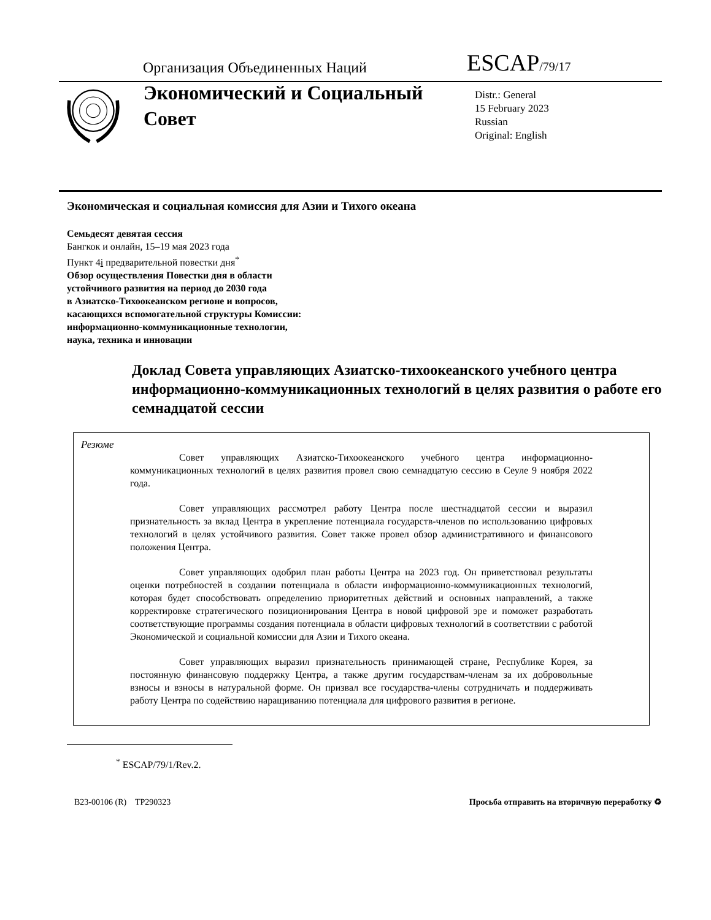Организация Объединенных Наций
ESCAP/79/17
Экономический и Социальный Совет
Distr.: General
15 February 2023
Russian
Original: English
Экономическая и социальная комиссия для Азии и Тихого океана
Семьдесят девятая сессия
Бангкок и онлайн, 15–19 мая 2023 года
Пункт 4i предварительной повестки дня<sup>*</sup>
Обзор осуществления Повестки дня в области
устойчивого развития на период до 2030 года
в Азиатско-Тихоокеанском регионе и вопросов,
касающихся вспомогательной структуры Комиссии:
информационно-коммуникационные технологии,
наука, техника и инновации
Доклад Совета управляющих Азиатско-тихоокеанского учебного центра информационно-коммуникационных технологий в целях развития о работе его семнадцатой сессии
Резюме
Совет управляющих Азиатско-Тихоокеанского учебного центра информационно-коммуникационных технологий в целях развития провел свою семнадцатую сессию в Сеуле 9 ноября 2022 года.
Совет управляющих рассмотрел работу Центра после шестнадцатой сессии и выразил признательность за вклад Центра в укрепление потенциала государств-членов по использованию цифровых технологий в целях устойчивого развития. Совет также провел обзор административного и финансового положения Центра.
Совет управляющих одобрил план работы Центра на 2023 год. Он приветствовал результаты оценки потребностей в создании потенциала в области информационно-коммуникационных технологий, которая будет способствовать определению приоритетных действий и основных направлений, а также корректировке стратегического позиционирования Центра в новой цифровой эре и поможет разработать соответствующие программы создания потенциала в области цифровых технологий в соответствии с работой Экономической и социальной комиссии для Азии и Тихого океана.
Совет управляющих выразил признательность принимающей стране, Республике Корея, за постоянную финансовую поддержку Центра, а также другим государствам-членам за их добровольные взносы и взносы в натуральной форме. Он призвал все государства-члены сотрудничать и поддерживать работу Центра по содействию наращиванию потенциала для цифрового развития в регионе.
<sup>*</sup> ESCAP/79/1/Rev.2.
B23-00106 (R) TP290323 Просьба отправить на вторичную переработку ♻